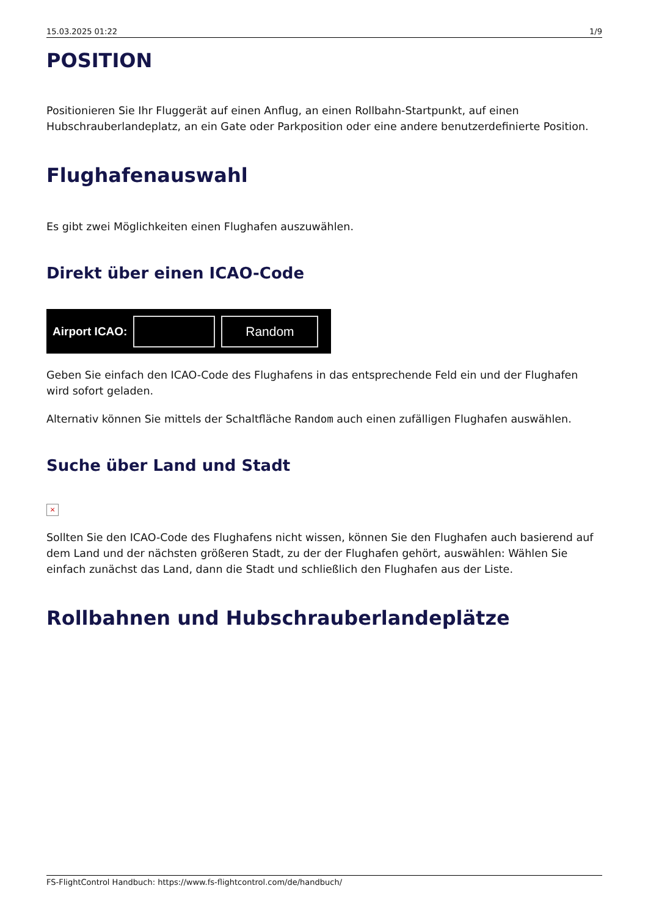15.03.2025 01:22 1/9
POSITION
Positionieren Sie Ihr Fluggerät auf einen Anflug, an einen Rollbahn-Startpunkt, auf einen Hubschrauberlandeplatz, an ein Gate oder Parkposition oder eine andere benutzerdefinierte Position.
Flughafenauswahl
Es gibt zwei Möglichkeiten einen Flughafen auszuwählen.
Direkt über einen ICAO-Code
Airport ICAO:
Random
Geben Sie einfach den ICAO-Code des Flughafens in das entsprechende Feld ein und der Flughafen wird sofort geladen.
Alternativ können Sie mittels der Schaltfläche Random auch einen zufälligen Flughafen auswählen.
Suche über Land und Stadt
×
Sollten Sie den ICAO-Code des Flughafens nicht wissen, können Sie den Flughafen auch basierend auf dem Land und der nächsten größeren Stadt, zu der der Flughafen gehört, auswählen: Wählen Sie einfach zunächst das Land, dann die Stadt und schließlich den Flughafen aus der Liste.
Rollbahnen und Hubschrauberlandeplätze
FS-FlightControl Handbuch: https://www.fs-flightcontrol.com/de/handbuch/